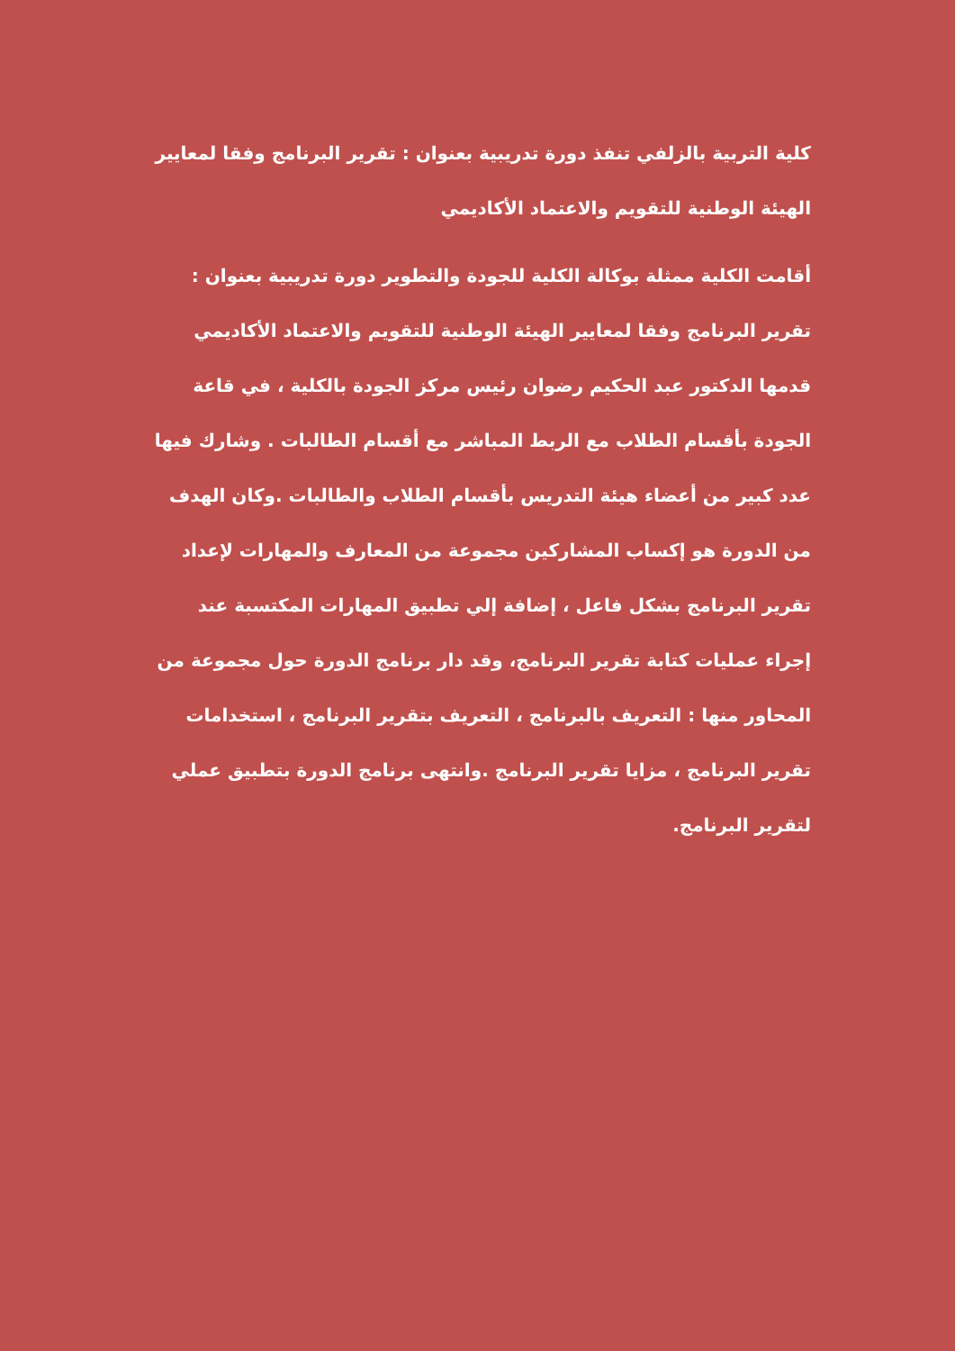كلية التربية بالزلفي تنفذ دورة تدريبية بعنوان : تقرير البرنامج وفقا لمعايير الهيئة الوطنية للتقويم والاعتماد الأكاديمي
أقامت الكلية ممثلة بوكالة الكلية للجودة والتطوير دورة تدريبية بعنوان : تقرير البرنامج وفقا لمعايير الهيئة الوطنية للتقويم والاعتماد الأكاديمي قدمها الدكتور عبد الحكيم رضوان رئيس مركز الجودة بالكلية ، في قاعة الجودة بأقسام الطلاب مع الربط المباشر مع أقسام الطالبات . وشارك فيها عدد كبير من أعضاء هيئة التدريس بأقسام الطلاب والطالبات .وكان الهدف من الدورة هو إكساب المشاركين مجموعة من المعارف والمهارات لإعداد تقرير البرنامج بشكل فاعل ، إضافة إلي تطبيق المهارات المكتسبة عند إجراء عمليات كتابة تقرير البرنامج، وقد دار برنامج الدورة حول مجموعة من المحاور منها : التعريف بالبرنامج ، التعريف بتقرير البرنامج ، استخدامات تقرير البرنامج ، مزايا تقرير البرنامج .وانتهى برنامج الدورة بتطبيق عملي لتقرير البرنامج.